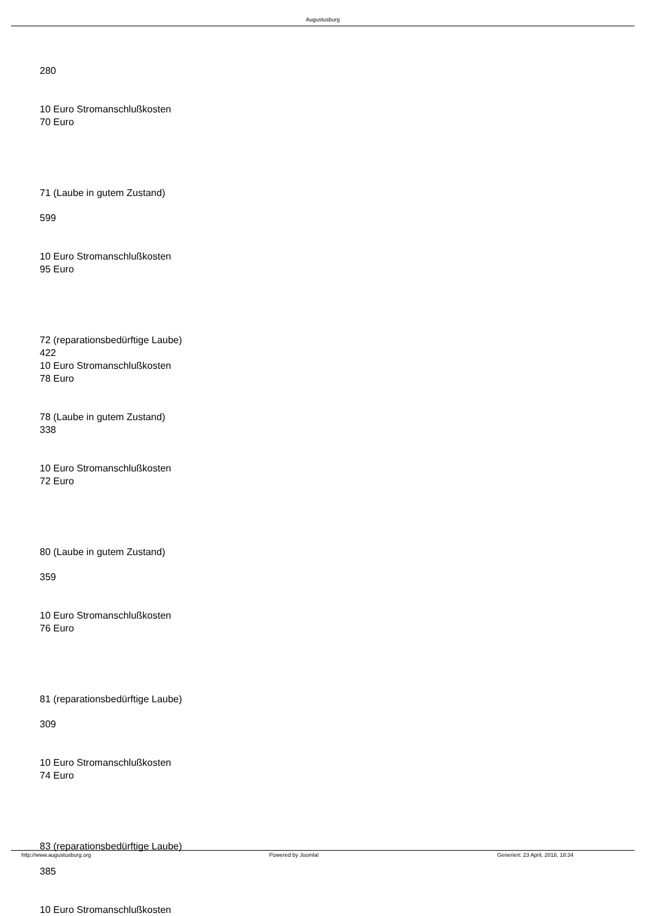Augustusburg
280
10 Euro Stromanschlußkosten
70 Euro
71 (Laube in gutem Zustand)
599
10 Euro Stromanschlußkosten
95 Euro
72 (reparationsbedürftige Laube)
422
10 Euro Stromanschlußkosten
78 Euro
78 (Laube in gutem Zustand)
338
10 Euro Stromanschlußkosten
72 Euro
80 (Laube in gutem Zustand)
359
10 Euro Stromanschlußkosten
76 Euro
81 (reparationsbedürftige Laube)
309
10 Euro Stromanschlußkosten
74 Euro
83 (reparationsbedürftige Laube)
385
10 Euro Stromanschlußkosten
http://www.augustusburg.org Powered by Joomla! Generiert: 23 April, 2018, 18:34